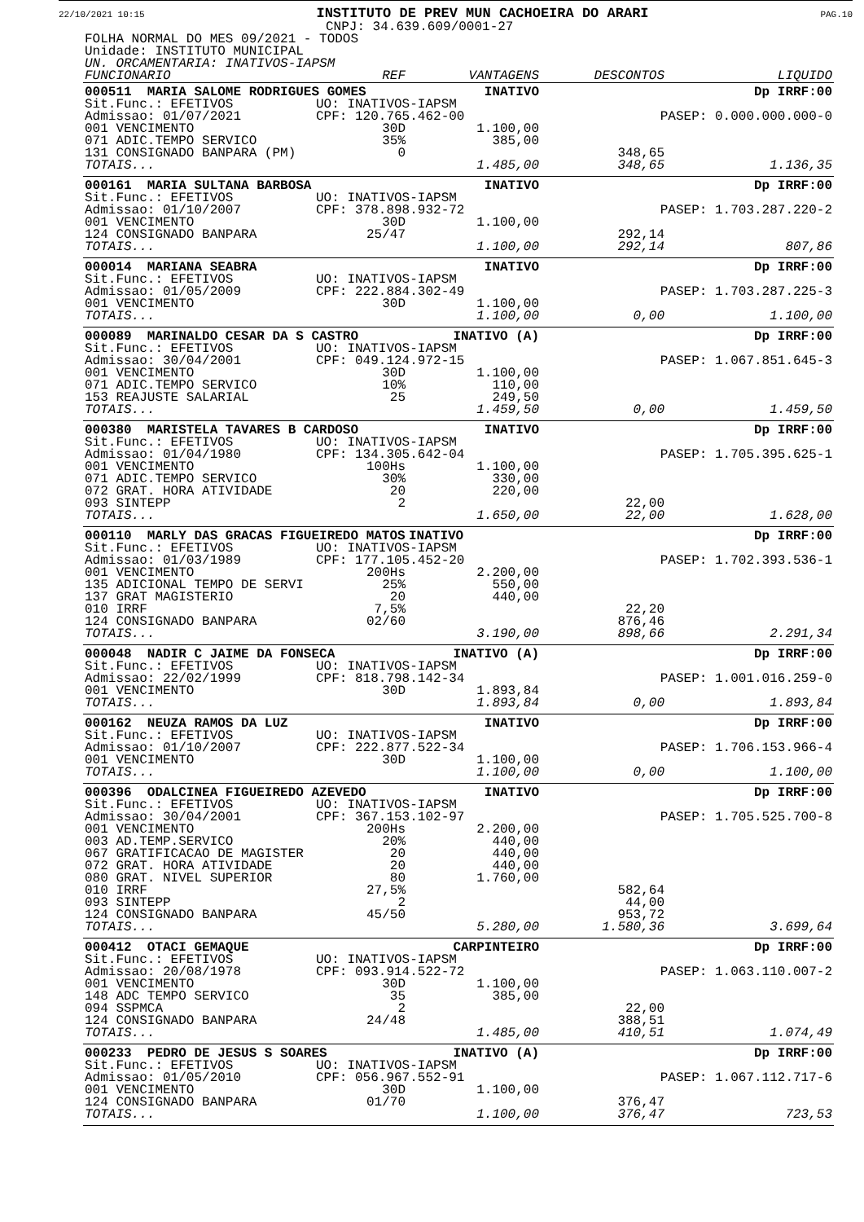22/10/2021 10:15 INSTITUTO DE PREV MUN CACHOEIRA DO ARARI PAG.10
CNPJ: 34.639.609/0001-27
FOLHA NORMAL DO MES 09/2021 - TODOS
Unidade: INSTITUTO MUNICIPAL
UN. ORCAMENTARIA: INATIVOS-IAPSM
| FUNCIONARIO | REF | VANTAGENS | DESCONTOS | LIQUIDO |
| --- | --- | --- | --- | --- |
| 000511 MARIA SALOME RODRIGUES GOMES | | INATIVO | | Dp IRRF:00 |
| Sit.Func.: EFETIVOS | UO: INATIVOS-IAPSM | | | |
| Admissao: 01/07/2021 | CPF: 120.765.462-00 | | PASEP: 0.000.000.000-0 | |
| 001 VENCIMENTO | 30D | 1.100,00 | | |
| 071 ADIC.TEMPO SERVICO | 35% | 385,00 | | |
| 131 CONSIGNADO BANPARA (PM) | 0 | | 348,65 | |
| TOTAIS... | | 1.485,00 | 348,65 | 1.136,35 |
| 000161 MARIA SULTANA BARBOSA | | INATIVO | | Dp IRRF:00 |
| Sit.Func.: EFETIVOS | UO: INATIVOS-IAPSM | | | |
| Admissao: 01/10/2007 | CPF: 378.898.932-72 | | PASEP: 1.703.287.220-2 | |
| 001 VENCIMENTO | 30D | 1.100,00 | | |
| 124 CONSIGNADO BANPARA | 25/47 | | 292,14 | |
| TOTAIS... | | 1.100,00 | 292,14 | 807,86 |
| 000014 MARIANA SEABRA | | INATIVO | | Dp IRRF:00 |
| Sit.Func.: EFETIVOS | UO: INATIVOS-IAPSM | | | |
| Admissao: 01/05/2009 | CPF: 222.884.302-49 | | PASEP: 1.703.287.225-3 | |
| 001 VENCIMENTO | 30D | 1.100,00 | | |
| TOTAIS... | | 1.100,00 | 0,00 | 1.100,00 |
| 000089 MARINALDO CESAR DA S CASTRO | | INATIVO (A) | | Dp IRRF:00 |
| Sit.Func.: EFETIVOS | UO: INATIVOS-IAPSM | | | |
| Admissao: 30/04/2001 | CPF: 049.124.972-15 | | PASEP: 1.067.851.645-3 | |
| 001 VENCIMENTO | 30D | 1.100,00 | | |
| 071 ADIC.TEMPO SERVICO | 10% | 110,00 | | |
| 153 REAJUSTE SALARIAL | 25 | 249,50 | | |
| TOTAIS... | | 1.459,50 | 0,00 | 1.459,50 |
| 000380 MARISTELA TAVARES B CARDOSO | | INATIVO | | Dp IRRF:00 |
| Sit.Func.: EFETIVOS | UO: INATIVOS-IAPSM | | | |
| Admissao: 01/04/1980 | CPF: 134.305.642-04 | | PASEP: 1.705.395.625-1 | |
| 001 VENCIMENTO | 100Hs | 1.100,00 | | |
| 071 ADIC.TEMPO SERVICO | 30% | 330,00 | | |
| 072 GRAT. HORA ATIVIDADE | 20 | 220,00 | | |
| 093 SINTEPP | 2 | | 22,00 | |
| TOTAIS... | | 1.650,00 | 22,00 | 1.628,00 |
| 000110 MARLY DAS GRACAS FIGUEIREDO MATOS | | INATIVO | | Dp IRRF:00 |
| Sit.Func.: EFETIVOS | UO: INATIVOS-IAPSM | | | |
| Admissao: 01/03/1989 | CPF: 177.105.452-20 | | PASEP: 1.702.393.536-1 | |
| 001 VENCIMENTO | 200Hs | 2.200,00 | | |
| 135 ADICIONAL TEMPO DE SERVI | 25% | 550,00 | | |
| 137 GRAT MAGISTERIO | 20 | 440,00 | | |
| 010 IRRF | 7,5% | | 22,20 | |
| 124 CONSIGNADO BANPARA | 02/60 | | 876,46 | |
| TOTAIS... | | 3.190,00 | 898,66 | 2.291,34 |
| 000048 NADIR C JAIME DA FONSECA | | INATIVO (A) | | Dp IRRF:00 |
| Sit.Func.: EFETIVOS | UO: INATIVOS-IAPSM | | | |
| Admissao: 22/02/1999 | CPF: 818.798.142-34 | | PASEP: 1.001.016.259-0 | |
| 001 VENCIMENTO | 30D | 1.893,84 | | |
| TOTAIS... | | 1.893,84 | 0,00 | 1.893,84 |
| 000162 NEUZA RAMOS DA LUZ | | INATIVO | | Dp IRRF:00 |
| Sit.Func.: EFETIVOS | UO: INATIVOS-IAPSM | | | |
| Admissao: 01/10/2007 | CPF: 222.877.522-34 | | PASEP: 1.706.153.966-4 | |
| 001 VENCIMENTO | 30D | 1.100,00 | | |
| TOTAIS... | | 1.100,00 | 0,00 | 1.100,00 |
| 000396 ODALCINEA FIGUEIREDO AZEVEDO | | INATIVO | | Dp IRRF:00 |
| Sit.Func.: EFETIVOS | UO: INATIVOS-IAPSM | | | |
| Admissao: 30/04/2001 | CPF: 367.153.102-97 | | PASEP: 1.705.525.700-8 | |
| 001 VENCIMENTO | 200Hs | 2.200,00 | | |
| 003 AD.TEMP.SERVICO | 20% | 440,00 | | |
| 067 GRATIFICACAO DE MAGISTER | 20 | 440,00 | | |
| 072 GRAT. HORA ATIVIDADE | 20 | 440,00 | | |
| 080 GRAT. NIVEL SUPERIOR | 80 | 1.760,00 | | |
| 010 IRRF | 27,5% | | 582,64 | |
| 093 SINTEPP | 2 | | 44,00 | |
| 124 CONSIGNADO BANPARA | 45/50 | | 953,72 | |
| TOTAIS... | | 5.280,00 | 1.580,36 | 3.699,64 |
| 000412 OTACI GEMAQUE | | CARPINTEIRO | | Dp IRRF:00 |
| Sit.Func.: EFETIVOS | UO: INATIVOS-IAPSM | | | |
| Admissao: 20/08/1978 | CPF: 093.914.522-72 | | PASEP: 1.063.110.007-2 | |
| 001 VENCIMENTO | 30D | 1.100,00 | | |
| 148 ADC TEMPO SERVICO | 35 | 385,00 | | |
| 094 SSPMCA | 2 | | 22,00 | |
| 124 CONSIGNADO BANPARA | 24/48 | | 388,51 | |
| TOTAIS... | | 1.485,00 | 410,51 | 1.074,49 |
| 000233 PEDRO DE JESUS S SOARES | | INATIVO (A) | | Dp IRRF:00 |
| Sit.Func.: EFETIVOS | UO: INATIVOS-IAPSM | | | |
| Admissao: 01/05/2010 | CPF: 056.967.552-91 | | PASEP: 1.067.112.717-6 | |
| 001 VENCIMENTO | 30D | 1.100,00 | | |
| 124 CONSIGNADO BANPARA | 01/70 | | 376,47 | |
| TOTAIS... | | 1.100,00 | 376,47 | 723,53 |